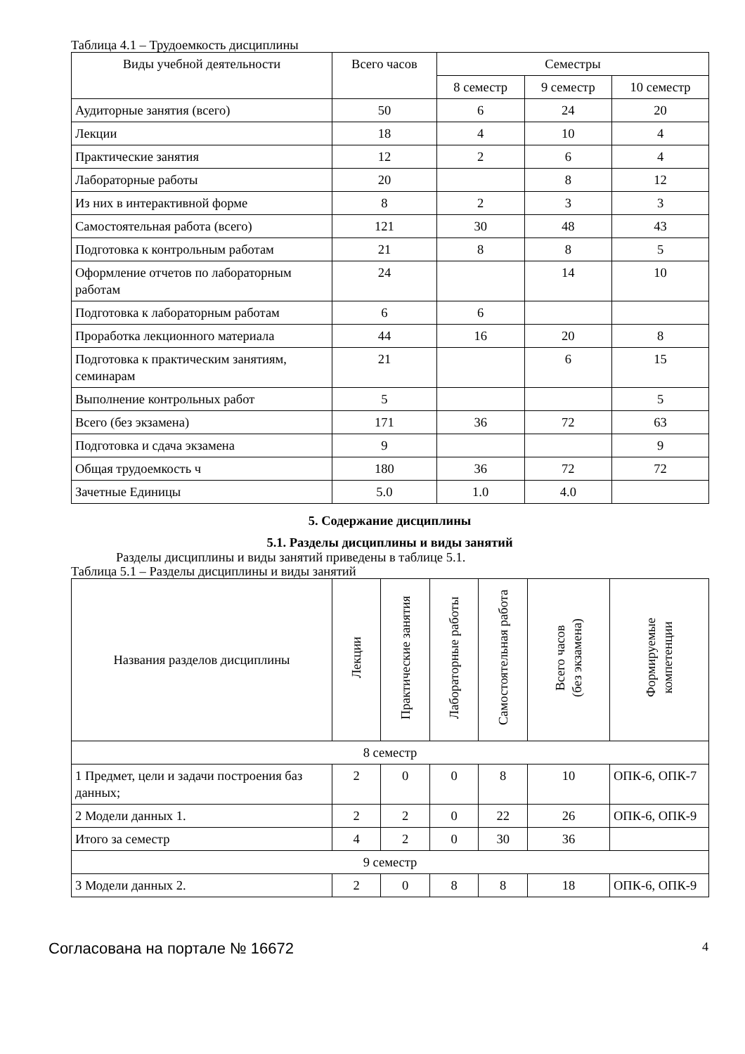Таблица 4.1 – Трудоемкость дисциплины
| Виды учебной деятельности | Всего часов | Семестры | | |
| --- | --- | --- | --- | --- |
| | | 8 семестр | 9 семестр | 10 семестр |
| Аудиторные занятия (всего) | 50 | 6 | 24 | 20 |
| Лекции | 18 | 4 | 10 | 4 |
| Практические занятия | 12 | 2 | 6 | 4 |
| Лабораторные работы | 20 | | 8 | 12 |
| Из них в интерактивной форме | 8 | 2 | 3 | 3 |
| Самостоятельная работа (всего) | 121 | 30 | 48 | 43 |
| Подготовка к контрольным работам | 21 | 8 | 8 | 5 |
| Оформление отчетов по лабораторным работам | 24 | | 14 | 10 |
| Подготовка к лабораторным работам | 6 | 6 | | |
| Проработка лекционного материала | 44 | 16 | 20 | 8 |
| Подготовка к практическим занятиям, семинарам | 21 | | 6 | 15 |
| Выполнение контрольных работ | 5 | | | 5 |
| Всего (без экзамена) | 171 | 36 | 72 | 63 |
| Подготовка и сдача экзамена | 9 | | | 9 |
| Общая трудоемкость ч | 180 | 36 | 72 | 72 |
| Зачетные Единицы | 5.0 | 1.0 | 4.0 | |
5. Содержание дисциплины
5.1. Разделы дисциплины и виды занятий
Разделы дисциплины и виды занятий приведены в таблице 5.1.
Таблица 5.1 – Разделы дисциплины и виды занятий
| Названия разделов дисциплины | Лекции | Практические занятия | Лабораторные работы | Самостоятельная работа | Всего часов (без экзамена) | Формируемые компетенции |
| --- | --- | --- | --- | --- | --- | --- |
| 8 семестр | | | | | | |
| 1 Предмет, цели и задачи построения баз данных; | 2 | 0 | 0 | 8 | 10 | ОПК-6, ОПК-7 |
| 2 Модели данных 1. | 2 | 2 | 0 | 22 | 26 | ОПК-6, ОПК-9 |
| Итого за семестр | 4 | 2 | 0 | 30 | 36 | |
| 9 семестр | | | | | | |
| 3 Модели данных 2. | 2 | 0 | 8 | 8 | 18 | ОПК-6, ОПК-9 |
Согласована на портале № 16672 4